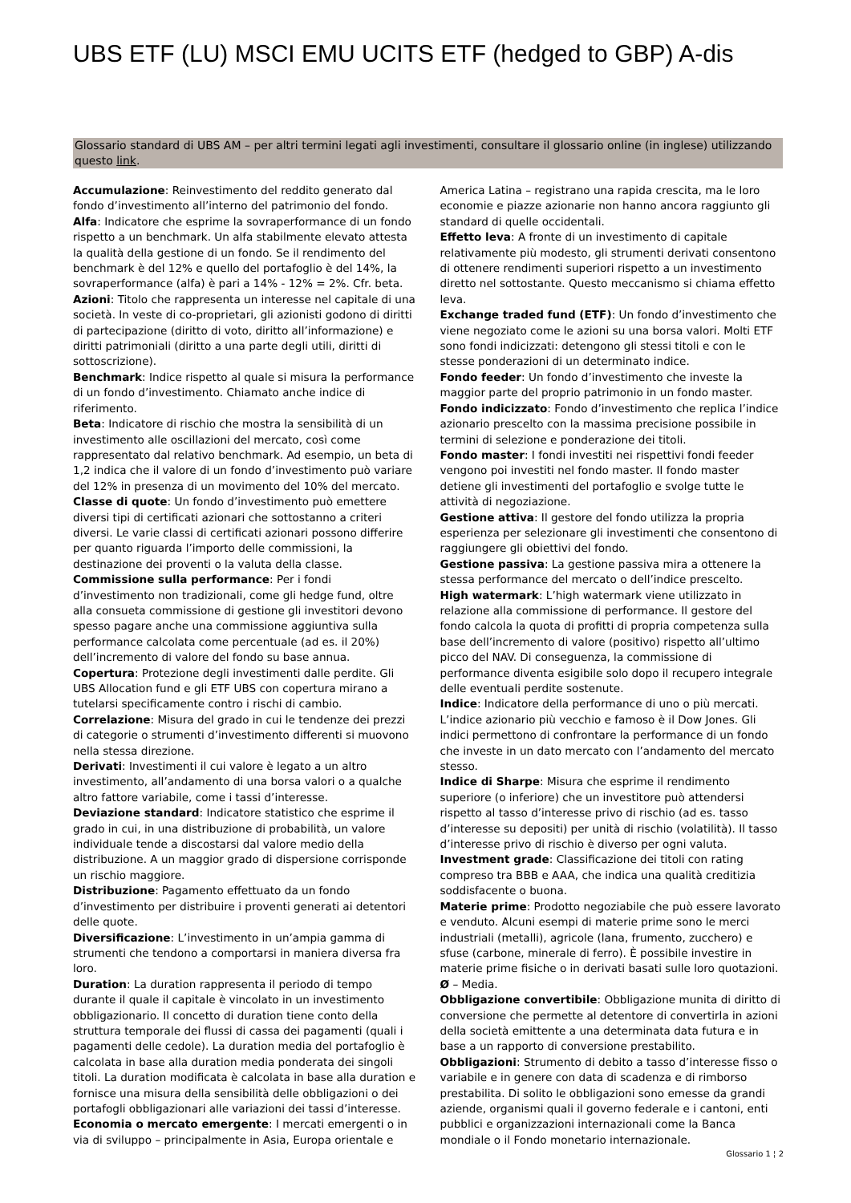UBS ETF (LU) MSCI EMU UCITS ETF (hedged to GBP) A-dis
Glossario standard di UBS AM – per altri termini legati agli investimenti, consultare il glossario online (in inglese) utilizzando questo link.
Accumulazione: Reinvestimento del reddito generato dal fondo d’investimento all’interno del patrimonio del fondo.
Alfa: Indicatore che esprime la sovraperformance di un fondo rispetto a un benchmark. Un alfa stabilmente elevato attesta la qualità della gestione di un fondo. Se il rendimento del benchmark è del 12% e quello del portafoglio è del 14%, la sovraperformance (alfa) è pari a 14% - 12% = 2%. Cfr. beta.
Azioni: Titolo che rappresenta un interesse nel capitale di una società. In veste di co-proprietari, gli azionisti godono di diritti di partecipazione (diritto di voto, diritto all’informazione) e diritti patrimoniali (diritto a una parte degli utili, diritti di sottoscrizione).
Benchmark: Indice rispetto al quale si misura la performance di un fondo d’investimento. Chiamato anche indice di riferimento.
Beta: Indicatore di rischio che mostra la sensibilità di un investimento alle oscillazioni del mercato, così come rappresentato dal relativo benchmark. Ad esempio, un beta di 1,2 indica che il valore di un fondo d’investimento può variare del 12% in presenza di un movimento del 10% del mercato.
Classe di quote: Un fondo d’investimento può emettere diversi tipi di certificati azionari che sottostanno a criteri diversi. Le varie classi di certificati azionari possono differire per quanto riguarda l’importo delle commissioni, la destinazione dei proventi o la valuta della classe.
Commissione sulla performance: Per i fondi d’investimento non tradizionali, come gli hedge fund, oltre alla consueta commissione di gestione gli investitori devono spesso pagare anche una commissione aggiuntiva sulla performance calcolata come percentuale (ad es. il 20%) dell’incremento di valore del fondo su base annua.
Copertura: Protezione degli investimenti dalle perdite. Gli UBS Allocation fund e gli ETF UBS con copertura mirano a tutelarsi specificamente contro i rischi di cambio.
Correlazione: Misura del grado in cui le tendenze dei prezzi di categorie o strumenti d’investimento differenti si muovono nella stessa direzione.
Derivati: Investimenti il cui valore è legato a un altro investimento, all’andamento di una borsa valori o a qualche altro fattore variabile, come i tassi d’interesse.
Deviazione standard: Indicatore statistico che esprime il grado in cui, in una distribuzione di probabilità, un valore individuale tende a discostarsi dal valore medio della distribuzione. A un maggior grado di dispersione corrisponde un rischio maggiore.
Distribuzione: Pagamento effettuato da un fondo d’investimento per distribuire i proventi generati ai detentori delle quote.
Diversificazione: L’investimento in un’ampia gamma di strumenti che tendono a comportarsi in maniera diversa fra loro.
Duration: La duration rappresenta il periodo di tempo durante il quale il capitale è vincolato in un investimento obbligazionario. Il concetto di duration tiene conto della struttura temporale dei flussi di cassa dei pagamenti (quali i pagamenti delle cedole). La duration media del portafoglio è calcolata in base alla duration media ponderata dei singoli titoli. La duration modificata è calcolata in base alla duration e fornisce una misura della sensibilità delle obbligazioni o dei portafogli obbligazionari alle variazioni dei tassi d’interesse.
Economia o mercato emergente: I mercati emergenti o in via di sviluppo – principalmente in Asia, Europa orientale e
America Latina – registrano una rapida crescita, ma le loro economie e piazze azionarie non hanno ancora raggiunto gli standard di quelle occidentali.
Effetto leva: A fronte di un investimento di capitale relativamente più modesto, gli strumenti derivati consentono di ottenere rendimenti superiori rispetto a un investimento diretto nel sottostante. Questo meccanismo si chiama effetto leva.
Exchange traded fund (ETF): Un fondo d’investimento che viene negoziato come le azioni su una borsa valori. Molti ETF sono fondi indicizzati: detengono gli stessi titoli e con le stesse ponderazioni di un determinato indice.
Fondo feeder: Un fondo d’investimento che investe la maggior parte del proprio patrimonio in un fondo master.
Fondo indicizzato: Fondo d’investimento che replica l’indice azionario prescelto con la massima precisione possibile in termini di selezione e ponderazione dei titoli.
Fondo master: I fondi investiti nei rispettivi fondi feeder vengono poi investiti nel fondo master. Il fondo master detiene gli investimenti del portafoglio e svolge tutte le attività di negoziazione.
Gestione attiva: Il gestore del fondo utilizza la propria esperienza per selezionare gli investimenti che consentono di raggiungere gli obiettivi del fondo.
Gestione passiva: La gestione passiva mira a ottenere la stessa performance del mercato o dell’indice prescelto.
High watermark: L’high watermark viene utilizzato in relazione alla commissione di performance. Il gestore del fondo calcola la quota di profitti di propria competenza sulla base dell’incremento di valore (positivo) rispetto all’ultimo picco del NAV. Di conseguenza, la commissione di performance diventa esigibile solo dopo il recupero integrale delle eventuali perdite sostenute.
Indice: Indicatore della performance di uno o più mercati. L’indice azionario più vecchio e famoso è il Dow Jones. Gli indici permettono di confrontare la performance di un fondo che investe in un dato mercato con l’andamento del mercato stesso.
Indice di Sharpe: Misura che esprime il rendimento superiore (o inferiore) che un investitore può attendersi rispetto al tasso d’interesse privo di rischio (ad es. tasso d’interesse su depositi) per unità di rischio (volatilità). Il tasso d’interesse privo di rischio è diverso per ogni valuta.
Investment grade: Classificazione dei titoli con rating compreso tra BBB e AAA, che indica una qualità creditizia soddisfacente o buona.
Materie prime: Prodotto negoziabile che può essere lavorato e venduto. Alcuni esempi di materie prime sono le merci industriali (metalli), agricole (lana, frumento, zucchero) e sfuse (carbone, minerale di ferro). È possibile investire in materie prime fisiche o in derivati basati sulle loro quotazioni.
Ø – Media.
Obbligazione convertibile: Obbligazione munita di diritto di conversione che permette al detentore di convertirla in azioni della società emittente a una determinata data futura e in base a un rapporto di conversione prestabilito.
Obbligazioni: Strumento di debito a tasso d’interesse fisso o variabile e in genere con data di scadenza e di rimborso prestabilita. Di solito le obbligazioni sono emesse da grandi aziende, organismi quali il governo federale e i cantoni, enti pubblici e organizzazioni internazionali come la Banca mondiale o il Fondo monetario internazionale.
Glossario 1 ¦ 2